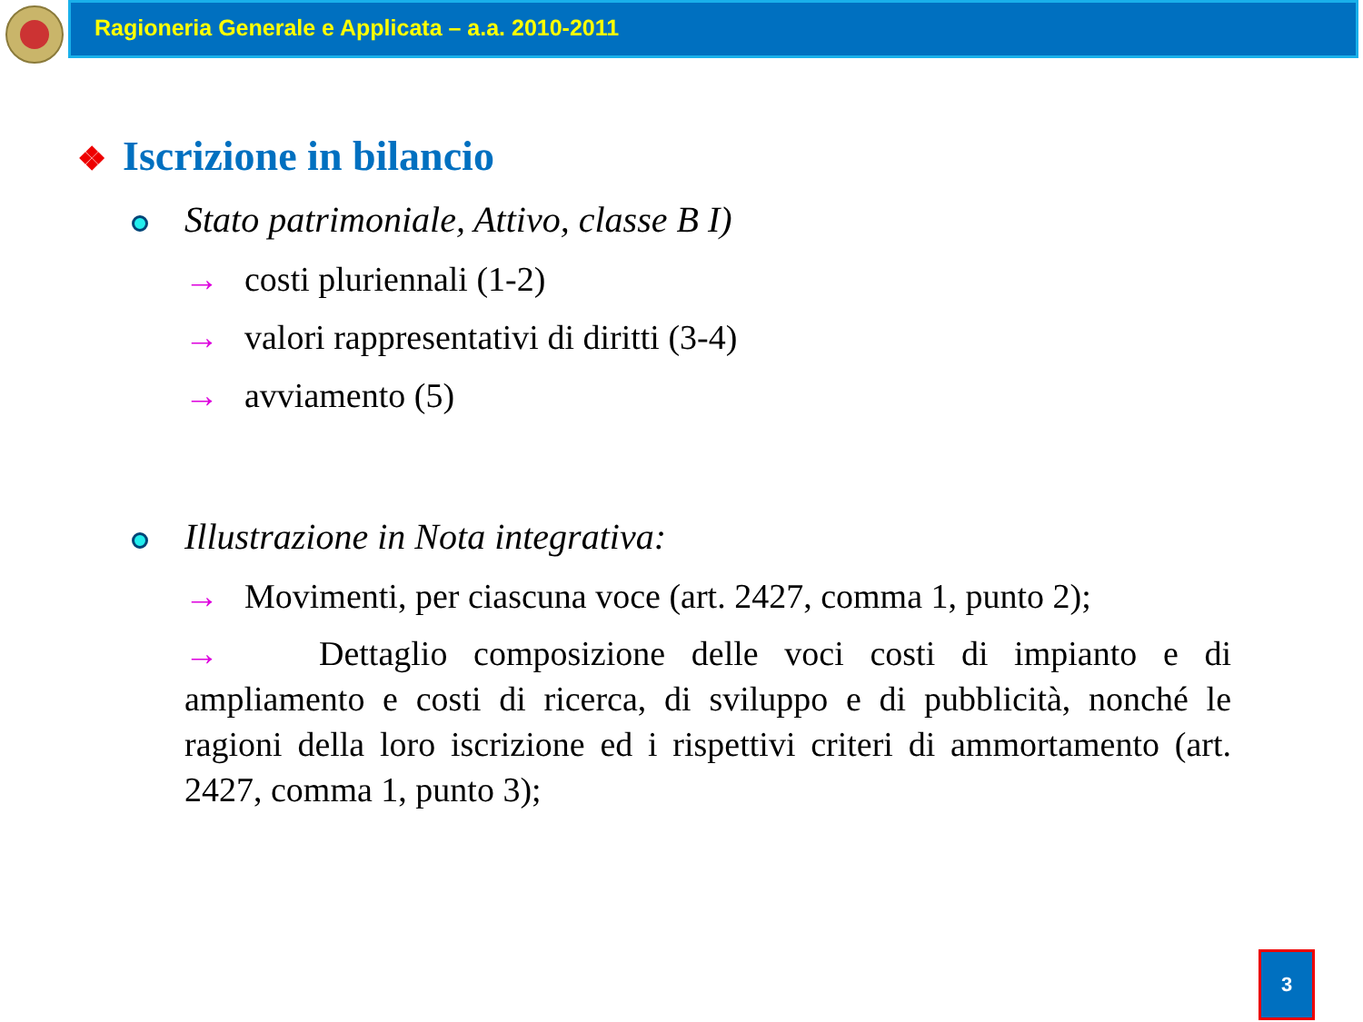Ragioneria Generale e Applicata – a.a. 2010-2011
❖ Iscrizione in bilancio
Stato patrimoniale, Attivo, classe B I)
→ costi pluriennali (1-2)
→ valori rappresentativi di diritti (3-4)
→ avviamento (5)
Illustrazione in Nota integrativa:
→ Movimenti, per ciascuna voce (art. 2427, comma 1, punto 2);
→ Dettaglio composizione delle voci costi di impianto e di ampliamento e costi di ricerca, di sviluppo e di pubblicità, nonché le ragioni della loro iscrizione ed i rispettivi criteri di ammortamento (art. 2427, comma 1, punto 3);
3